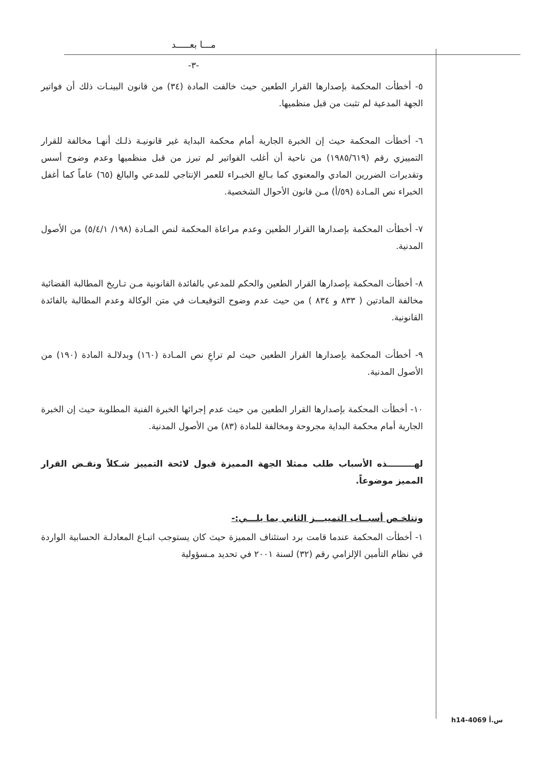مـــا بعـــــد
-٣-
٥- أخطأت المحكمة بإصدارها القرار الطعين حيث خالفت المادة (٣٤) من قانون البينـات ذلك أن فواتير الجهة المدعية لم تثبت من قبل منظميها.
٦- أخطأت المحكمة حيث إن الخبرة الجارية أمام محكمة البداية غير قانونيـة ذلـك أنهـا مخالفة للقرار التمييزي رقم (١٩٨٥/٦١٩) من ناحية أن أغلب الفواتير لم تبرز من قبل منظميها وعدم وضوح أسس وتقديرات الضررين المادي والمعنوي كما بـالغ الخبـراء للعمر الإنتاجي للمدعي والبالغ (٦٥) عاماً كما أغفل الخبراء نص المـادة (٥٩/أ) مـن قانون الأحوال الشخصية.
٧- أخطأت المحكمة بإصدارها القرار الطعين وعدم مراعاة المحكمة لنص المـادة (١٩٨/ ٥/٤/١) من الأصول المدنية.
٨- أخطأت المحكمة بإصدارها القرار الطعين والحكم للمدعي بالفائدة القانونية مـن تـاريخ المطالبة القضائية مخالفة المادتين ( ٨٣٣ و ٨٣٤ ) من حيث عدم وضوح التوقيعـات في متن الوكالة وعدم المطالبة بالفائدة القانونية.
٩- أخطأت المحكمة بإصدارها القرار الطعين حيث لم تراعِ نص المـادة (١٦٠) وبدلالـة المادة (١٩٠) من الأصول المدنية.
١٠- أخطأت المحكمة بإصدارها القرار الطعين من حيث عدم إجرائها الخبرة الفنية المطلوبة حيث إن الخبرة الجارية أمام محكمة البداية مجروحة ومخالفة للمادة (٨٣) من الأصول المدنية.
لهـــــــــذه الأسباب طلب ممثلا الجهة المميزة قبول لائحة التمييز شـكلاً ونقـض القرار المميز موضوعاً.
وتتلخـص أسبــاب التمييـــز الثاني بما يلـــي:-
١- أخطأت المحكمة عندما قامت برد استئناف المميزة حيث كان يستوجب اتبـاع المعادلـة الحسابية الواردة في نظام التأمين الإلزامي رقم (٣٢) لسنة ٢٠٠١ في تحديد مـسؤولية
h14-4069 س.أ